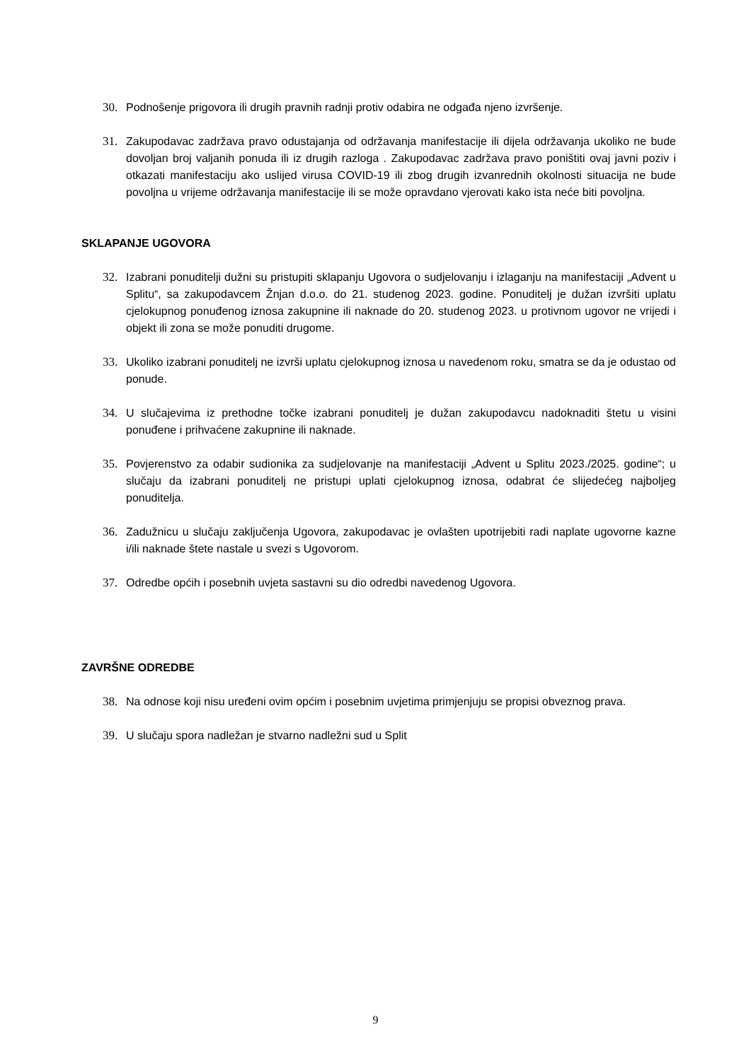30. Podnošenje prigovora ili drugih pravnih radnji protiv odabira ne odgađa njeno izvršenje.
31. Zakupodavac zadržava pravo odustajanja od održavanja manifestacije ili dijela održavanja ukoliko ne bude dovoljan broj valjanih ponuda ili iz drugih razloga . Zakupodavac zadržava pravo poništiti ovaj javni poziv i otkazati manifestaciju ako uslijed virusa COVID-19 ili zbog drugih izvanrednih okolnosti situacija ne bude povoljna u vrijeme održavanja manifestacije ili se može opravdano vjerovati kako ista neće biti povoljna.
SKLAPANJE UGOVORA
32. Izabrani ponuditelji dužni su pristupiti sklapanju Ugovora o sudjelovanju i izlaganju na manifestaciji „Advent u Splitu“, sa zakupodavcem Žnjan d.o.o. do 21. studenog 2023. godine. Ponuditelj je dužan izvršiti uplatu cjelokupnog ponuđenog iznosa zakupnine ili naknade do 20. studenog 2023. u protivnom ugovor ne vrijedi i objekt ili zona se može ponuditi drugome.
33. Ukoliko izabrani ponuditelj ne izvrši uplatu cjelokupnog iznosa u navedenom roku, smatra se da je odustao od ponude.
34. U slučajevima iz prethodne točke izabrani ponuditelj je dužan zakupodavcu nadoknaditi štetu u visini ponuđene i prihvaćene zakupnine ili naknade.
35. Povjerenstvo za odabir sudionika za sudjelovanje na manifestaciji „Advent u Splitu 2023./2025. godine“; u slučaju da izabrani ponuditelj ne pristupi uplati cjelokupnog iznosa, odabrat će slijedećeg najboljeg ponuditelja.
36. Zadužnicu u slučaju zaključenja Ugovora, zakupodavac je ovlašten upotrijebiti radi naplate ugovorne kazne i/ili naknade štete nastale u svezi s Ugovorom.
37. Odredbe općih i posebnih uvjeta sastavni su dio odredbi navedenog Ugovora.
ZAVRŠNE ODREDBE
38. Na odnose koji nisu uređeni ovim općim i posebnim uvjetima primjenjuju se propisi obveznog prava.
39. U slučaju spora nadležan je stvarno nadležni sud u Split
9